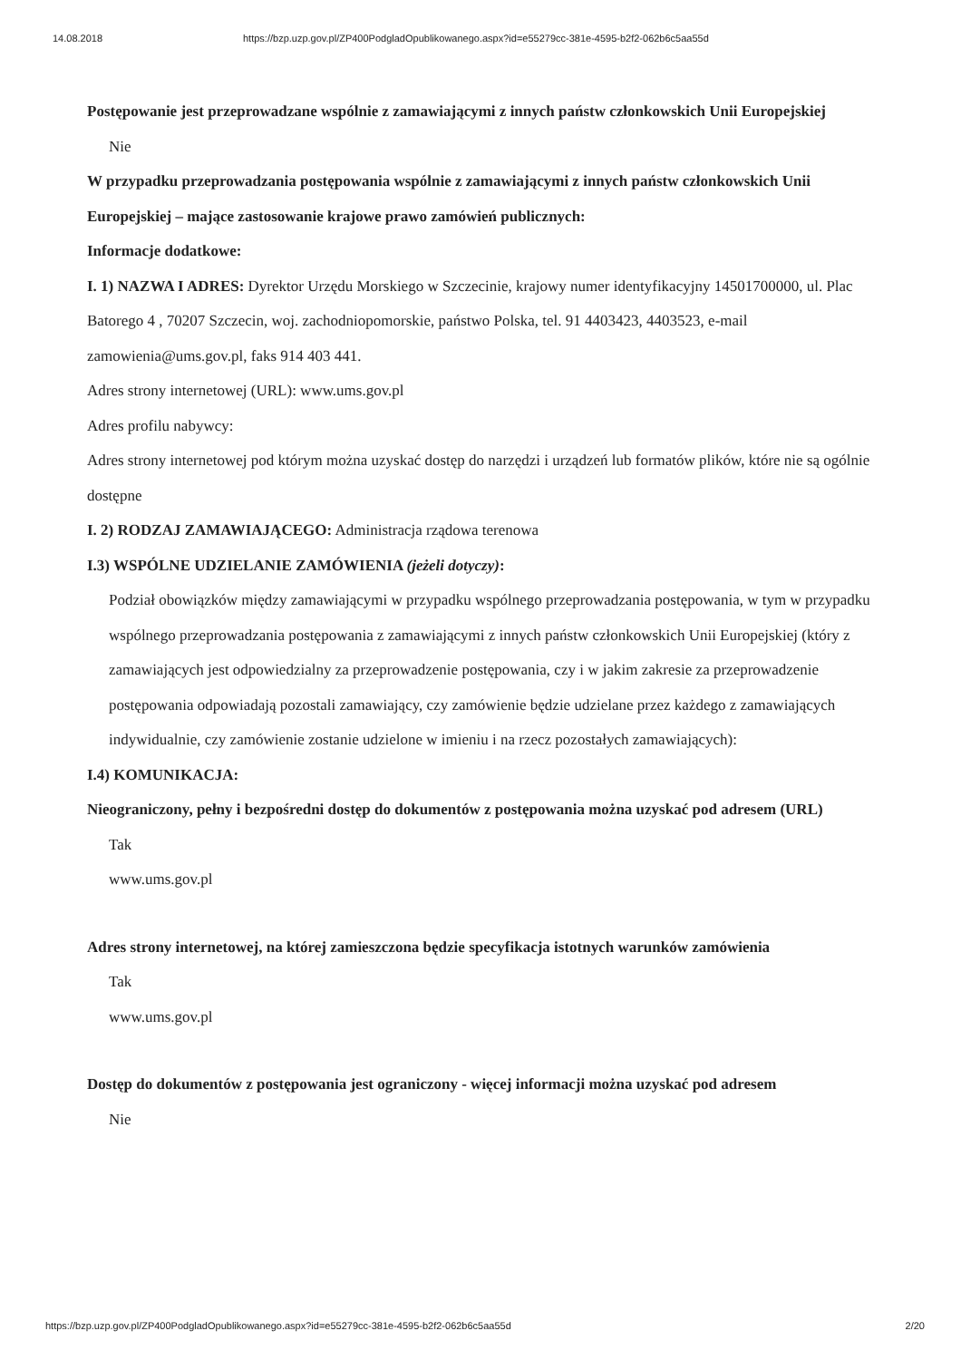14.08.2018 https://bzp.uzp.gov.pl/ZP400PodgladOpublikowanego.aspx?id=e55279cc-381e-4595-b2f2-062b6c5aa55d
Postępowanie jest przeprowadzane wspólnie z zamawiającymi z innych państw członkowskich Unii Europejskiej
Nie
W przypadku przeprowadzania postępowania wspólnie z zamawiającymi z innych państw członkowskich Unii Europejskiej – mające zastosowanie krajowe prawo zamówień publicznych:
Informacje dodatkowe:
I. 1) NAZWA I ADRES: Dyrektor Urzędu Morskiego w Szczecinie, krajowy numer identyfikacyjny 14501700000, ul. Plac Batorego 4 , 70207 Szczecin, woj. zachodniopomorskie, państwo Polska, tel. 91 4403423, 4403523, e-mail zamowienia@ums.gov.pl, faks 914 403 441.
Adres strony internetowej (URL): www.ums.gov.pl
Adres profilu nabywcy:
Adres strony internetowej pod którym można uzyskać dostęp do narzędzi i urządzeń lub formatów plików, które nie są ogólnie dostępne
I. 2) RODZAJ ZAMAWIAJĄCEGO: Administracja rządowa terenowa
I.3) WSPÓLNE UDZIELANIE ZAMÓWIENIA (jeżeli dotyczy):
Podział obowiązków między zamawiającymi w przypadku wspólnego przeprowadzania postępowania, w tym w przypadku wspólnego przeprowadzania postępowania z zamawiającymi z innych państw członkowskich Unii Europejskiej (który z zamawiających jest odpowiedzialny za przeprowadzenie postępowania, czy i w jakim zakresie za przeprowadzenie postępowania odpowiadają pozostali zamawiający, czy zamówienie będzie udzielane przez każdego z zamawiających indywidualnie, czy zamówienie zostanie udzielone w imieniu i na rzecz pozostałych zamawiających):
I.4) KOMUNIKACJA:
Nieograniczony, pełny i bezpośredni dostęp do dokumentów z postępowania można uzyskać pod adresem (URL)
Tak
www.ums.gov.pl
Adres strony internetowej, na której zamieszczona będzie specyfikacja istotnych warunków zamówienia
Tak
www.ums.gov.pl
Dostęp do dokumentów z postępowania jest ograniczony - więcej informacji można uzyskać pod adresem
Nie
https://bzp.uzp.gov.pl/ZP400PodgladOpublikowanego.aspx?id=e55279cc-381e-4595-b2f2-062b6c5aa55d 2/20